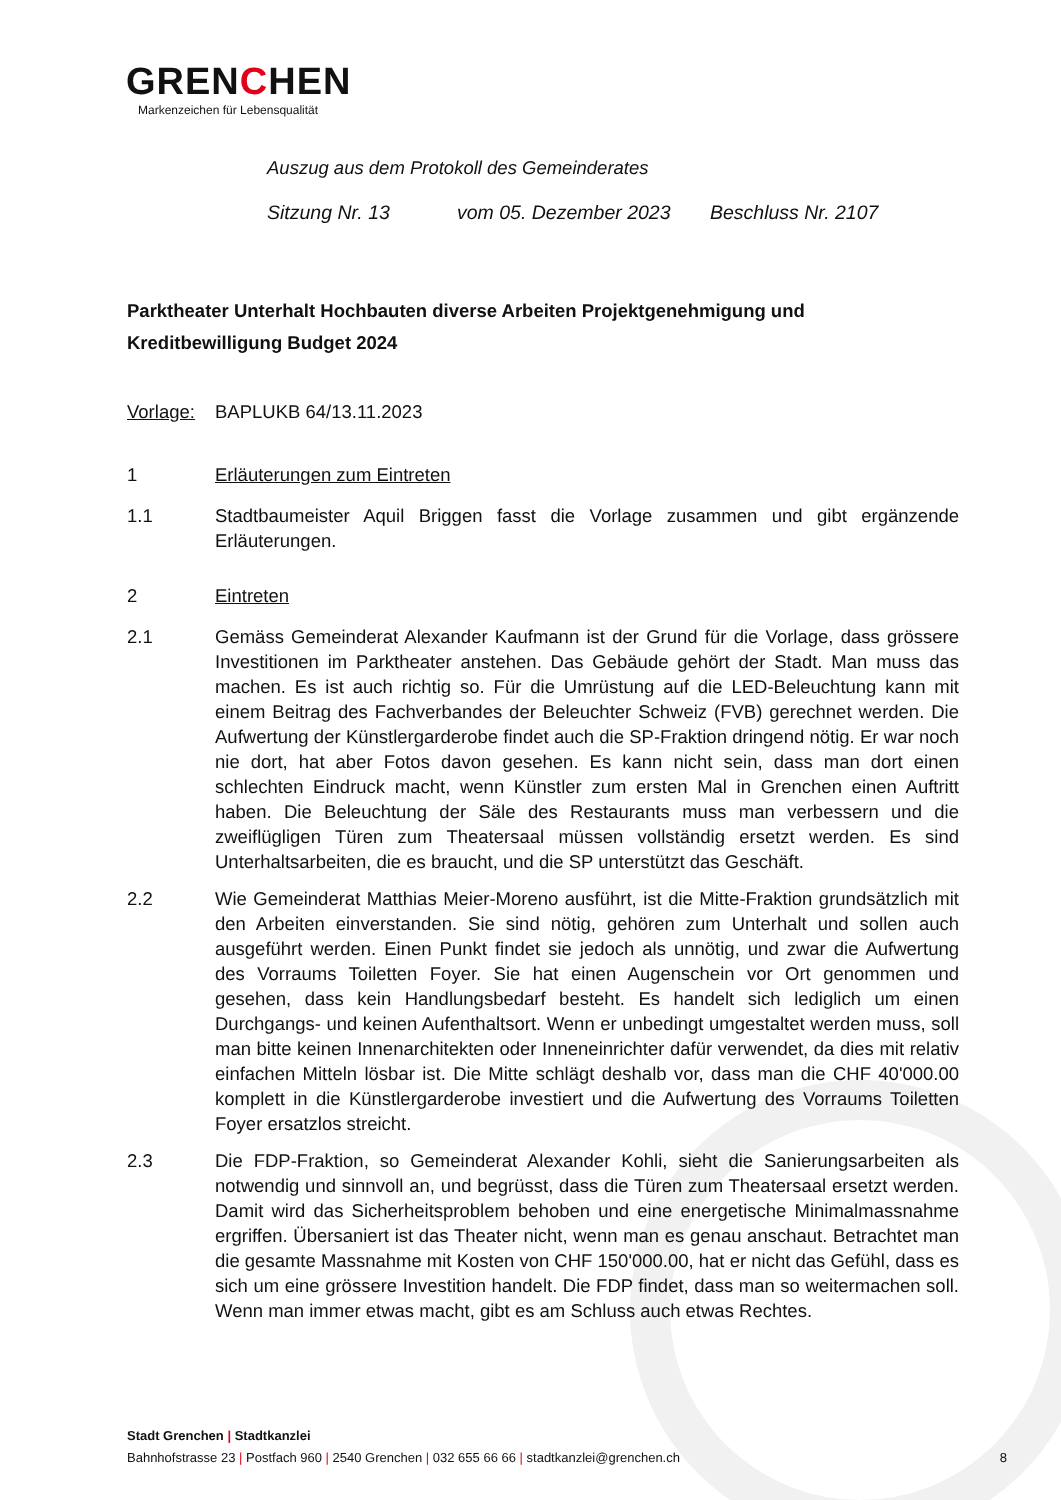GRENCHEN
Markenzeichen für Lebensqualität
Auszug aus dem Protokoll des Gemeinderates
Sitzung Nr. 13 vom 05. Dezember 2023 Beschluss Nr. 2107
Parktheater Unterhalt Hochbauten diverse Arbeiten Projektgenehmigung und Kreditbewilligung Budget 2024
Vorlage:
BAPLUKB 64/13.11.2023
1 Erläuterungen zum Eintreten
1.1 Stadtbaumeister Aquil Briggen fasst die Vorlage zusammen und gibt ergänzende Erläuterungen.
2 Eintreten
2.1 Gemäss Gemeinderat Alexander Kaufmann ist der Grund für die Vorlage, dass grössere Investitionen im Parktheater anstehen. Das Gebäude gehört der Stadt. Man muss das machen. Es ist auch richtig so. Für die Umrüstung auf die LED-Beleuchtung kann mit einem Beitrag des Fachverbandes der Beleuchter Schweiz (FVB) gerechnet werden. Die Aufwertung der Künstlergarderobe findet auch die SP-Fraktion dringend nötig. Er war noch nie dort, hat aber Fotos davon gesehen. Es kann nicht sein, dass man dort einen schlechten Eindruck macht, wenn Künstler zum ersten Mal in Grenchen einen Auftritt haben. Die Beleuchtung der Säle des Restaurants muss man verbessern und die zweiflügligen Türen zum Theatersaal müssen vollständig ersetzt werden. Es sind Unterhaltsarbeiten, die es braucht, und die SP unterstützt das Geschäft.
2.2 Wie Gemeinderat Matthias Meier-Moreno ausführt, ist die Mitte-Fraktion grundsätzlich mit den Arbeiten einverstanden. Sie sind nötig, gehören zum Unterhalt und sollen auch ausgeführt werden. Einen Punkt findet sie jedoch als unnötig, und zwar die Aufwertung des Vorraums Toiletten Foyer. Sie hat einen Augenschein vor Ort genommen und gesehen, dass kein Handlungsbedarf besteht. Es handelt sich lediglich um einen Durchgangs- und keinen Aufenthaltsort. Wenn er unbedingt umgestaltet werden muss, soll man bitte keinen Innenarchitekten oder Inneneinrichter dafür verwendet, da dies mit relativ einfachen Mitteln lösbar ist. Die Mitte schlägt deshalb vor, dass man die CHF 40'000.00 komplett in die Künstlergarderobe investiert und die Aufwertung des Vorraums Toiletten Foyer ersatzlos streicht.
2.3 Die FDP-Fraktion, so Gemeinderat Alexander Kohli, sieht die Sanierungsarbeiten als notwendig und sinnvoll an, und begrüsst, dass die Türen zum Theatersaal ersetzt werden. Damit wird das Sicherheitsproblem behoben und eine energetische Minimalmassnahme ergriffen. Übersaniert ist das Theater nicht, wenn man es genau anschaut. Betrachtet man die gesamte Massnahme mit Kosten von CHF 150'000.00, hat er nicht das Gefühl, dass es sich um eine grössere Investition handelt. Die FDP findet, dass man so weitermachen soll. Wenn man immer etwas macht, gibt es am Schluss auch etwas Rechtes.
Stadt Grenchen | Stadtkanzlei
Bahnhofstrasse 23 | Postfach 960 | 2540 Grenchen | 032 655 66 66 | stadtkanzlei@grenchen.ch 8